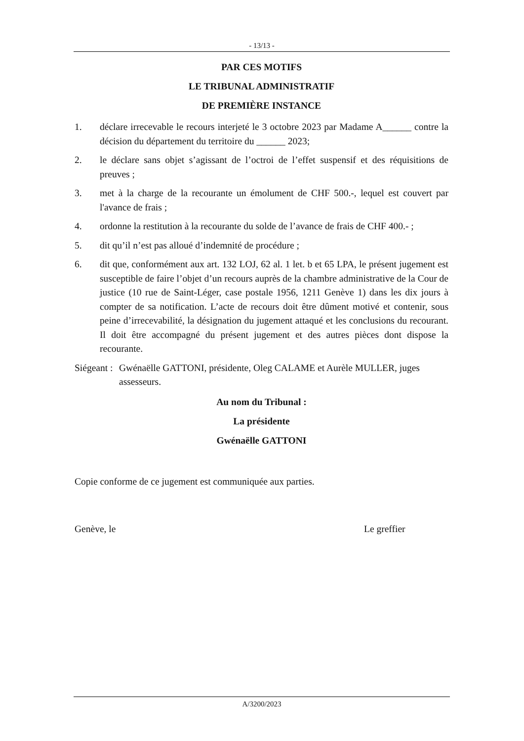- 13/13 -
PAR CES MOTIFS
LE TRIBUNAL ADMINISTRATIF
DE PREMIÈRE INSTANCE
1. déclare irrecevable le recours interjeté le 3 octobre 2023 par Madame A______ contre la décision du département du territoire du ______ 2023;
2. le déclare sans objet s’agissant de l’octroi de l’effet suspensif et des réquisitions de preuves ;
3. met à la charge de la recourante un émolument de CHF 500.-, lequel est couvert par l'avance de frais ;
4. ordonne la restitution à la recourante du solde de l’avance de frais de CHF 400.- ;
5. dit qu’il n’est pas alloué d’indemnité de procédure ;
6. dit que, conformément aux art. 132 LOJ, 62 al. 1 let. b et 65 LPA, le présent jugement est susceptible de faire l’objet d’un recours auprès de la chambre administrative de la Cour de justice (10 rue de Saint-Léger, case postale 1956, 1211 Genève 1) dans les dix jours à compter de sa notification. L’acte de recours doit être dûment motivé et contenir, sous peine d’irrecevabilité, la désignation du jugement attaqué et les conclusions du recourant. Il doit être accompagné du présent jugement et des autres pièces dont dispose la recourante.
Siégeant : Gwénaëlle GATTONI, présidente, Oleg CALAME et Aurèle MULLER, juges assesseurs.
Au nom du Tribunal :
La présidente
Gwénaëlle GATTONI
Copie conforme de ce jugement est communiquée aux parties.
Genève, le Le greffier
A/3200/2023